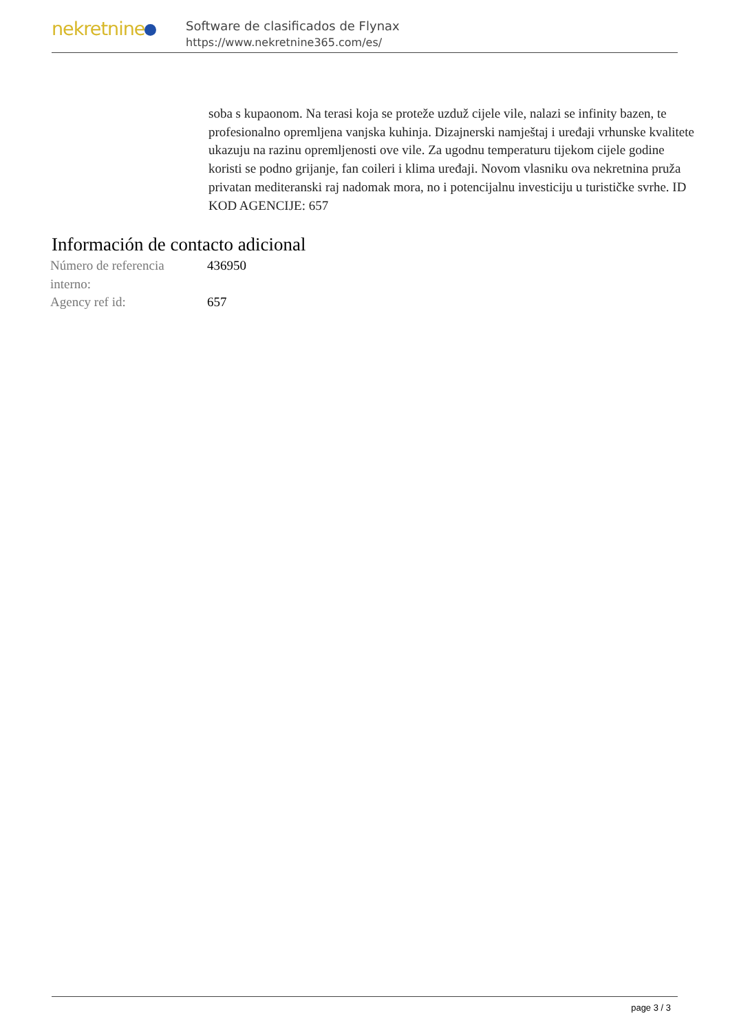nekretnine
Software de clasificados de Flynax
https://www.nekretnine365.com/es/
soba s kupaonom. Na terasi koja se proteže uzduž cijele vile, nalazi se infinity bazen, te profesionalno opremljena vanjska kuhinja. Dizajnerski namještaj i uređaji vrhunske kvalitete ukazuju na razinu opremljenosti ove vile. Za ugodnu temperaturu tijekom cijele godine koristi se podno grijanje, fan coileri i klima uređaji. Novom vlasniku ova nekretnina pruža privatan mediteranski raj nadomak mora, no i potencijalnu investiciju u turističke svrhe. ID KOD AGENCIJE: 657
Información de contacto adicional
| Número de referencia interno: | 436950 |
| Agency ref id: | 657 |
page 3 / 3